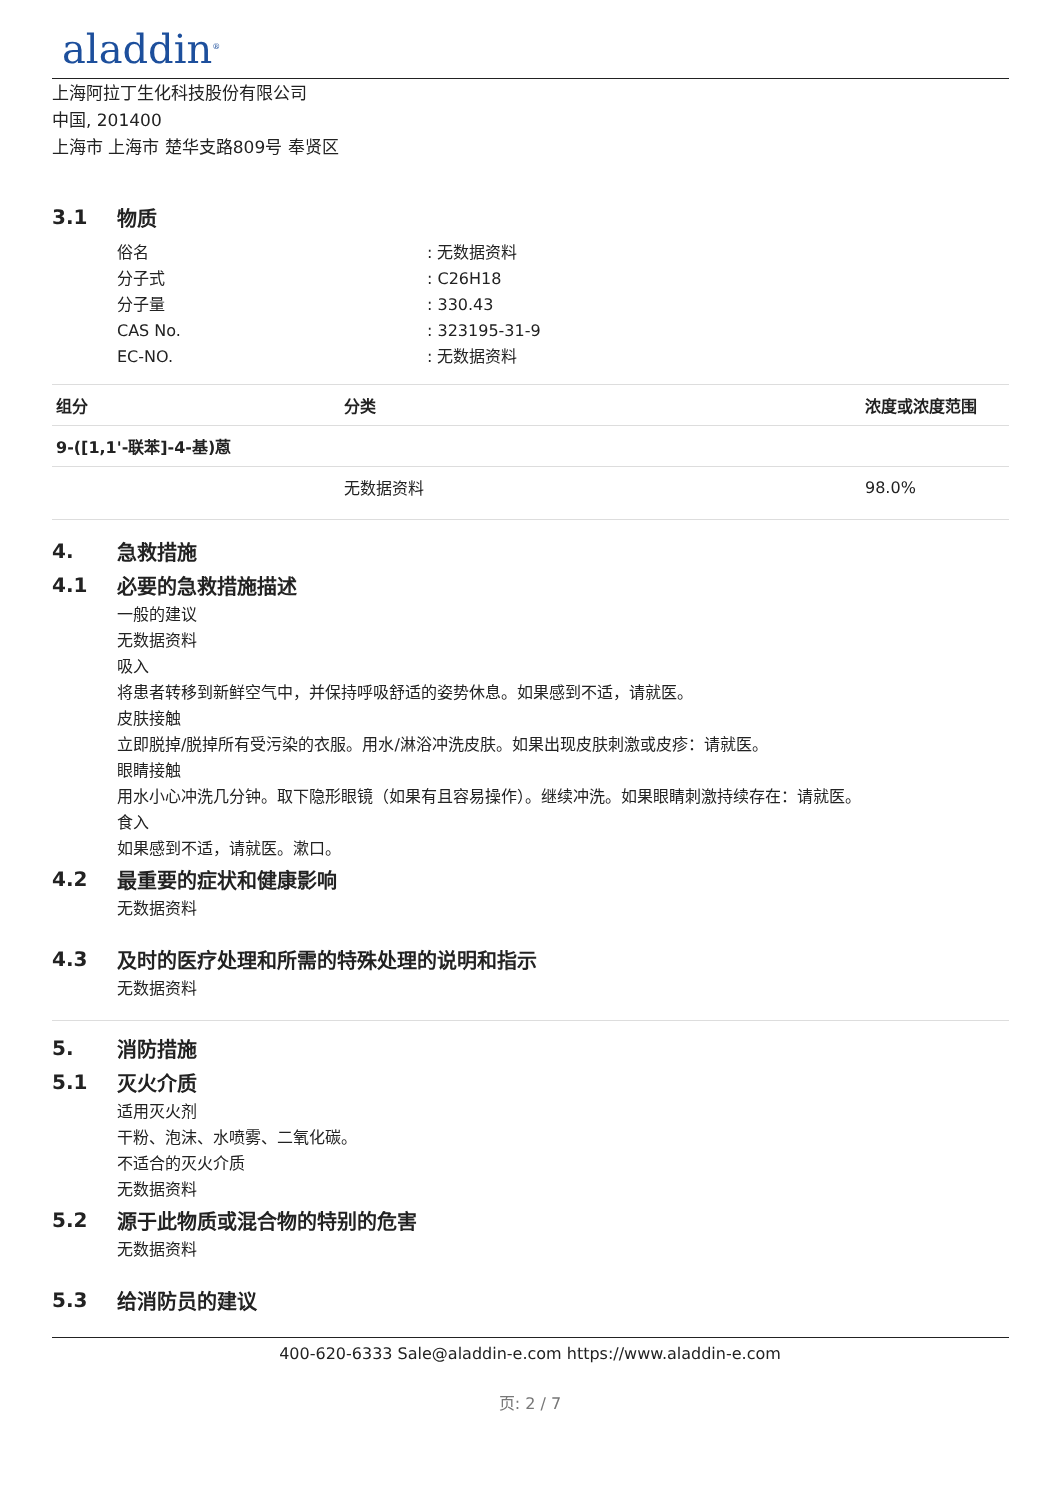aladdin<sup>®</sup>
上海阿拉丁生化科技股份有限公司
中国, 201400
上海市 上海市 楚华支路809号 奉贤区
3.1 物质
俗名 : 无数据资料
分子式 : C26H18
分子量 : 330.43
CAS No. : 323195-31-9
EC-NO. : 无数据资料
| 组分 | 分类 | 浓度或浓度范围 |
| --- | --- | --- |
| 9-([1,1'-联苯]-4-基)蒽 | | |
| | 无数据资料 | 98.0% |
4. 急救措施
4.1 必要的急救措施描述
一般的建议
无数据资料
吸入
将患者转移到新鲜空气中，并保持呼吸舒适的姿势休息。如果感到不适，请就医。
皮肤接触
立即脱掉/脱掉所有受污染的衣服。用水/淋浴冲洗皮肤。如果出现皮肤刺激或皮疹：请就医。
眼睛接触
用水小心冲洗几分钟。取下隐形眼镜（如果有且容易操作）。继续冲洗。如果眼睛刺激持续存在：请就医。
食入
如果感到不适，请就医。漱口。
4.2 最重要的症状和健康影响
无数据资料
4.3 及时的医疗处理和所需的特殊处理的说明和指示
无数据资料
5. 消防措施
5.1 灭火介质
适用灭火剂
干粉、泡沫、水喷雾、二氧化碳。
不适合的灭火介质
无数据资料
5.2 源于此物质或混合物的特别的危害
无数据资料
5.3 给消防员的建议
400-620-6333 Sale@aladdin-e.com https://www.aladdin-e.com
页: 2 / 7